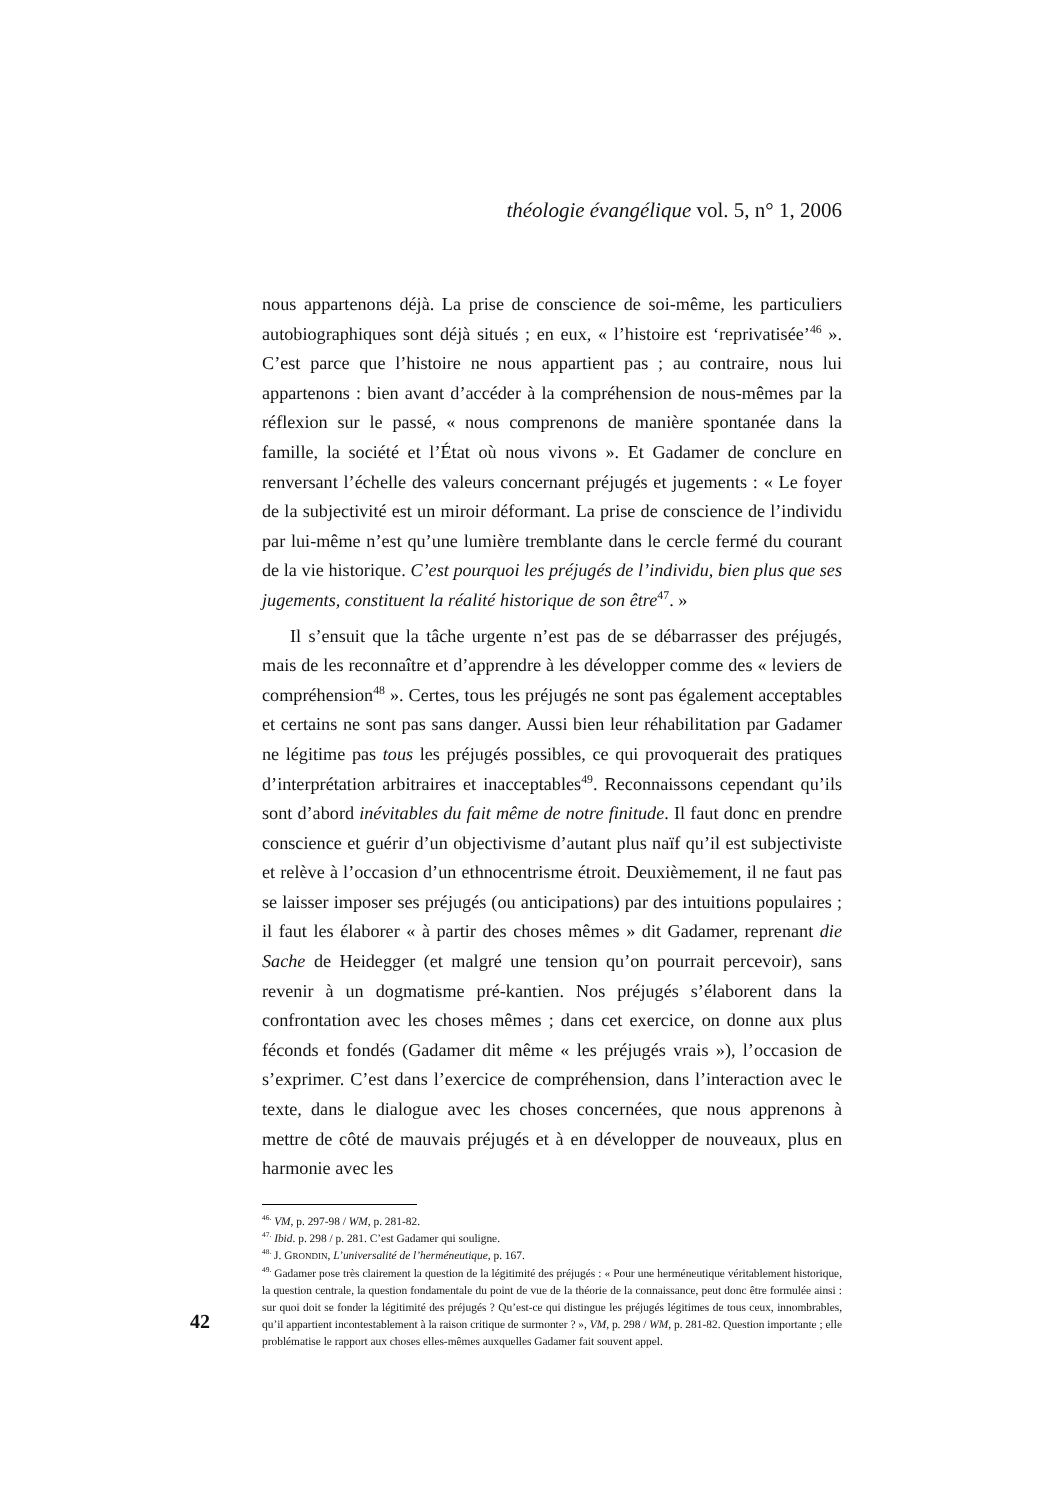théologie évangélique vol. 5, n° 1, 2006
nous appartenons déjà. La prise de conscience de soi-même, les particuliers autobiographiques sont déjà situés ; en eux, « l’histoire est ‘reprivatisée’<sup>46</sup> ». C’est parce que l’histoire ne nous appartient pas ; au contraire, nous lui appartenons : bien avant d’accéder à la compréhension de nous-mêmes par la réflexion sur le passé, « nous comprenons de manière spontanée dans la famille, la société et l’État où nous vivons ». Et Gadamer de conclure en renversant l’échelle des valeurs concernant préjugés et jugements : « Le foyer de la subjectivité est un miroir déformant. La prise de conscience de l’individu par lui-même n’est qu’une lumière tremblante dans le cercle fermé du courant de la vie historique. C’est pourquoi les préjugés de l’individu, bien plus que ses jugements, constituent la réalité historique de son être<sup>47</sup>. »
Il s’ensuit que la tâche urgente n’est pas de se débarrasser des préjugés, mais de les reconnaître et d’apprendre à les développer comme des « leviers de compréhension<sup>48</sup> ». Certes, tous les préjugés ne sont pas également acceptables et certains ne sont pas sans danger. Aussi bien leur réhabilitation par Gadamer ne légitime pas tous les préjugés possibles, ce qui provoquerait des pratiques d’interprétation arbitraires et inacceptables<sup>49</sup>. Reconnaissons cependant qu’ils sont d’abord inévitables du fait même de notre finitude. Il faut donc en prendre conscience et guérir d’un objectivisme d’autant plus naïf qu’il est subjectiviste et relève à l’occasion d’un ethnocentrisme étroit. Deuxièmement, il ne faut pas se laisser imposer ses préjugés (ou anticipations) par des intuitions populaires ; il faut les élaborer « à partir des choses mêmes » dit Gadamer, reprenant die Sache de Heidegger (et malgré une tension qu’on pourrait percevoir), sans revenir à un dogmatisme pré-kantien. Nos préjugés s’élaborent dans la confrontation avec les choses mêmes ; dans cet exercice, on donne aux plus féconds et fondés (Gadamer dit même « les préjugés vrais »), l’occasion de s’exprimer. C’est dans l’exercice de compréhension, dans l’interaction avec le texte, dans le dialogue avec les choses concernées, que nous apprenons à mettre de côté de mauvais préjugés et à en développer de nouveaux, plus en harmonie avec les
<sup>46.</sup> VM, p. 297-98 / WM, p. 281-82.
<sup>47.</sup> Ibid. p. 298 / p. 281. C’est Gadamer qui souligne.
<sup>48.</sup> J. GRONDIN, L’universalité de l’herméneutique, p. 167.
<sup>49.</sup> Gadamer pose très clairement la question de la légitimité des préjugés : « Pour une herméneutique véritablement historique, la question centrale, la question fondamentale du point de vue de la théorie de la connaissance, peut donc être formulée ainsi : sur quoi doit se fonder la légitimité des préjugés ? Qu’est-ce qui distingue les préjugés légitimes de tous ceux, innombrables, qu’il appartient incontestablement à la raison critique de surmonter ? », VM, p. 298 / WM, p. 281-82. Question importante ; elle problématise le rapport aux choses elles-mêmes auxquelles Gadamer fait souvent appel.
42